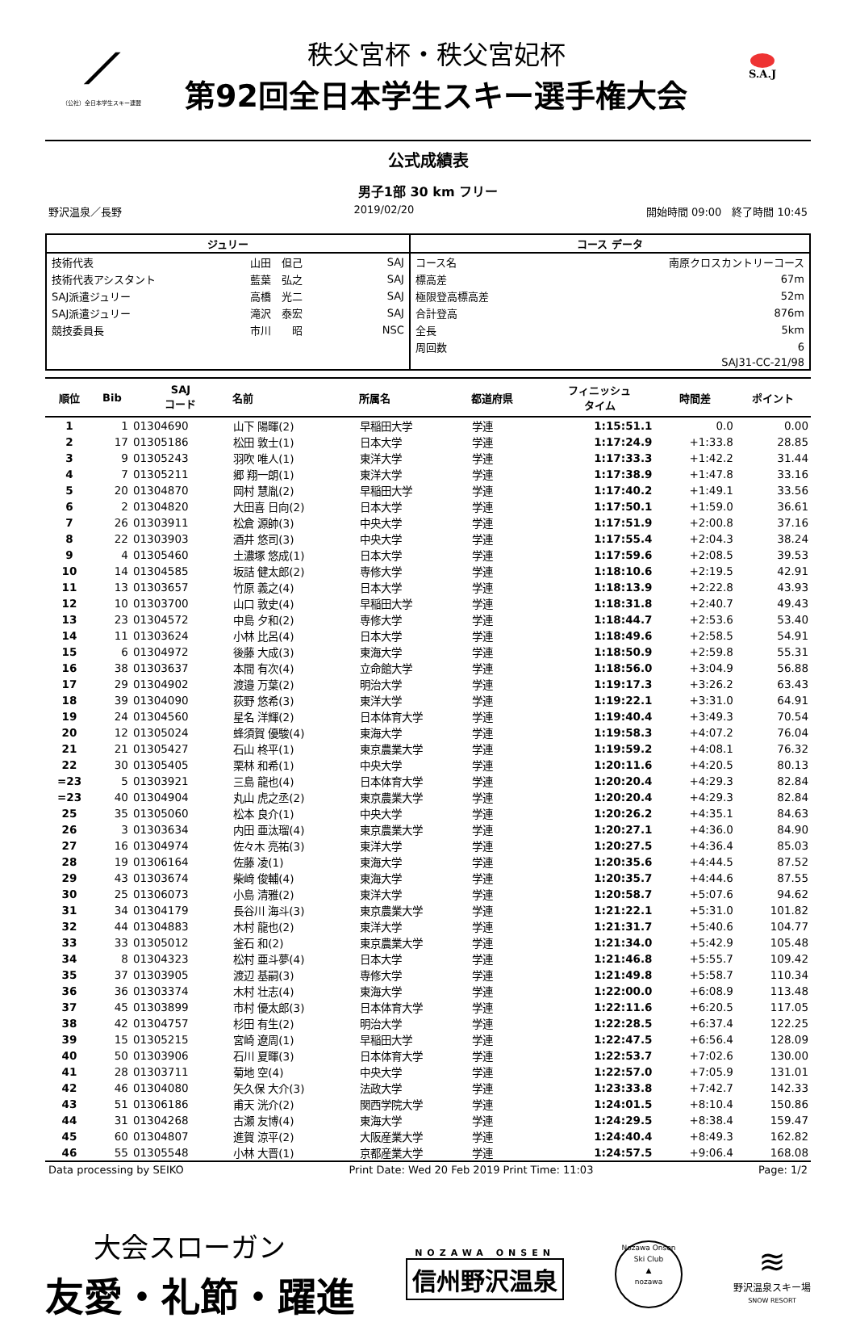⟋
（公社）全日本学生スキー連盟
秩父宮杯・秩父宮妃杯
第92回全日本学生スキー選手権大会
S.A.J
公式成績表
男子1部 30 km フリー
野沢温泉／長野 2019/02/20 開始時間 09:00　終了時間 10:45
| ジュリー | | | コース データ | |
| --- | --- | --- | --- | --- |
| 技術代表 | 山田 但己 | SAJ | コース名 | 南原クロスカントリーコース |
| 技術代表アシスタント | 藍葉 弘之 | SAJ | 標高差 | 67m |
| SAJ派遣ジュリー | 高橋 光二 | SAJ | 極限登高標高差 | 52m |
| SAJ派遣ジュリー | 滝沢 泰宏 | SAJ | 合計登高 | 876m |
| 競技委員長 | 市川 昭 | NSC | 全長 | 5km |
| | | | 周回数 | 6 |
| | | | | SAJ31-CC-21/98 |
| 順位 | Bib | SAJ コード | 名前 | 所属名 | 都道府県 | フィニッシュ タイム | 時間差 | ポイント |
| --- | --- | --- | --- | --- | --- | --- | --- | --- |
| 1 | 1 | 01304690 | 山下 陽暉(2) | 早稲田大学 | 学連 | 1:15:51.1 | 0.0 | 0.00 |
| 2 | 17 | 01305186 | 松田 敦士(1) | 日本大学 | 学連 | 1:17:24.9 | +1:33.8 | 28.85 |
| 3 | 9 | 01305243 | 羽吹 唯人(1) | 東洋大学 | 学連 | 1:17:33.3 | +1:42.2 | 31.44 |
| 4 | 7 | 01305211 | 郷 翔一朗(1) | 東洋大学 | 学連 | 1:17:38.9 | +1:47.8 | 33.16 |
| 5 | 20 | 01304870 | 岡村 慧胤(2) | 早稲田大学 | 学連 | 1:17:40.2 | +1:49.1 | 33.56 |
| 6 | 2 | 01304820 | 大田喜 日向(2) | 日本大学 | 学連 | 1:17:50.1 | +1:59.0 | 36.61 |
| 7 | 26 | 01303911 | 松倉 源帥(3) | 中央大学 | 学連 | 1:17:51.9 | +2:00.8 | 37.16 |
| 8 | 22 | 01303903 | 酒井 悠司(3) | 中央大学 | 学連 | 1:17:55.4 | +2:04.3 | 38.24 |
| 9 | 4 | 01305460 | 土濃塚 悠成(1) | 日本大学 | 学連 | 1:17:59.6 | +2:08.5 | 39.53 |
| 10 | 14 | 01304585 | 坂詰 健太郎(2) | 専修大学 | 学連 | 1:18:10.6 | +2:19.5 | 42.91 |
| 11 | 13 | 01303657 | 竹原 義之(4) | 日本大学 | 学連 | 1:18:13.9 | +2:22.8 | 43.93 |
| 12 | 10 | 01303700 | 山口 敦史(4) | 早稲田大学 | 学連 | 1:18:31.8 | +2:40.7 | 49.43 |
| 13 | 23 | 01304572 | 中島 夕和(2) | 専修大学 | 学連 | 1:18:44.7 | +2:53.6 | 53.40 |
| 14 | 11 | 01303624 | 小林 比呂(4) | 日本大学 | 学連 | 1:18:49.6 | +2:58.5 | 54.91 |
| 15 | 6 | 01304972 | 後藤 大成(3) | 東海大学 | 学連 | 1:18:50.9 | +2:59.8 | 55.31 |
| 16 | 38 | 01303637 | 本間 有次(4) | 立命館大学 | 学連 | 1:18:56.0 | +3:04.9 | 56.88 |
| 17 | 29 | 01304902 | 渡邉 万葉(2) | 明治大学 | 学連 | 1:19:17.3 | +3:26.2 | 63.43 |
| 18 | 39 | 01304090 | 荻野 悠希(3) | 東洋大学 | 学連 | 1:19:22.1 | +3:31.0 | 64.91 |
| 19 | 24 | 01304560 | 星名 洋輝(2) | 日本体育大学 | 学連 | 1:19:40.4 | +3:49.3 | 70.54 |
| 20 | 12 | 01305024 | 蜂須賀 優駿(4) | 東海大学 | 学連 | 1:19:58.3 | +4:07.2 | 76.04 |
| 21 | 21 | 01305427 | 石山 柊平(1) | 東京農業大学 | 学連 | 1:19:59.2 | +4:08.1 | 76.32 |
| 22 | 30 | 01305405 | 栗林 和希(1) | 中央大学 | 学連 | 1:20:11.6 | +4:20.5 | 80.13 |
| =23 | 5 | 01303921 | 三島 龍也(4) | 日本体育大学 | 学連 | 1:20:20.4 | +4:29.3 | 82.84 |
| =23 | 40 | 01304904 | 丸山 虎之丞(2) | 東京農業大学 | 学連 | 1:20:20.4 | +4:29.3 | 82.84 |
| 25 | 35 | 01305060 | 松本 良介(1) | 中央大学 | 学連 | 1:20:26.2 | +4:35.1 | 84.63 |
| 26 | 3 | 01303634 | 内田 亜汰瑠(4) | 東京農業大学 | 学連 | 1:20:27.1 | +4:36.0 | 84.90 |
| 27 | 16 | 01304974 | 佐々木 亮祐(3) | 東洋大学 | 学連 | 1:20:27.5 | +4:36.4 | 85.03 |
| 28 | 19 | 01306164 | 佐藤 凌(1) | 東海大学 | 学連 | 1:20:35.6 | +4:44.5 | 87.52 |
| 29 | 43 | 01303674 | 柴﨑 俊輔(4) | 東海大学 | 学連 | 1:20:35.7 | +4:44.6 | 87.55 |
| 30 | 25 | 01306073 | 小島 清雅(2) | 東洋大学 | 学連 | 1:20:58.7 | +5:07.6 | 94.62 |
| 31 | 34 | 01304179 | 長谷川 海斗(3) | 東京農業大学 | 学連 | 1:21:22.1 | +5:31.0 | 101.82 |
| 32 | 44 | 01304883 | 木村 龍也(2) | 東洋大学 | 学連 | 1:21:31.7 | +5:40.6 | 104.77 |
| 33 | 33 | 01305012 | 釜石 和(2) | 東京農業大学 | 学連 | 1:21:34.0 | +5:42.9 | 105.48 |
| 34 | 8 | 01304323 | 松村 亜斗夢(4) | 日本大学 | 学連 | 1:21:46.8 | +5:55.7 | 109.42 |
| 35 | 37 | 01303905 | 渡辺 基嗣(3) | 専修大学 | 学連 | 1:21:49.8 | +5:58.7 | 110.34 |
| 36 | 36 | 01303374 | 木村 壮志(4) | 東海大学 | 学連 | 1:22:00.0 | +6:08.9 | 113.48 |
| 37 | 45 | 01303899 | 市村 優太郎(3) | 日本体育大学 | 学連 | 1:22:11.6 | +6:20.5 | 117.05 |
| 38 | 42 | 01304757 | 杉田 有生(2) | 明治大学 | 学連 | 1:22:28.5 | +6:37.4 | 122.25 |
| 39 | 15 | 01305215 | 宮崎 遼周(1) | 早稲田大学 | 学連 | 1:22:47.5 | +6:56.4 | 128.09 |
| 40 | 50 | 01303906 | 石川 夏暉(3) | 日本体育大学 | 学連 | 1:22:53.7 | +7:02.6 | 130.00 |
| 41 | 28 | 01303711 | 菊地 空(4) | 中央大学 | 学連 | 1:22:57.0 | +7:05.9 | 131.01 |
| 42 | 46 | 01304080 | 矢久保 大介(3) | 法政大学 | 学連 | 1:23:33.8 | +7:42.7 | 142.33 |
| 43 | 51 | 01306186 | 甫天 洸介(2) | 関西学院大学 | 学連 | 1:24:01.5 | +8:10.4 | 150.86 |
| 44 | 31 | 01304268 | 古瀬 友博(4) | 東海大学 | 学連 | 1:24:29.5 | +8:38.4 | 159.47 |
| 45 | 60 | 01304807 | 進賀 涼平(2) | 大阪産業大学 | 学連 | 1:24:40.4 | +8:49.3 | 162.82 |
| 46 | 55 | 01305548 | 小林 大晋(1) | 京都産業大学 | 学連 | 1:24:57.5 | +9:06.4 | 168.08 |
Data processing by SEIKO Print Date: Wed 20 Feb 2019 Print Time: 11:03 Page: 1/2
大会スローガン
友愛・礼節・躍進
NOZAWA ONSEN
信州野沢温泉
Nozawa Onsen Ski Club
▲
nozawa
≋
野沢温泉スキー場
SNOW RESORT